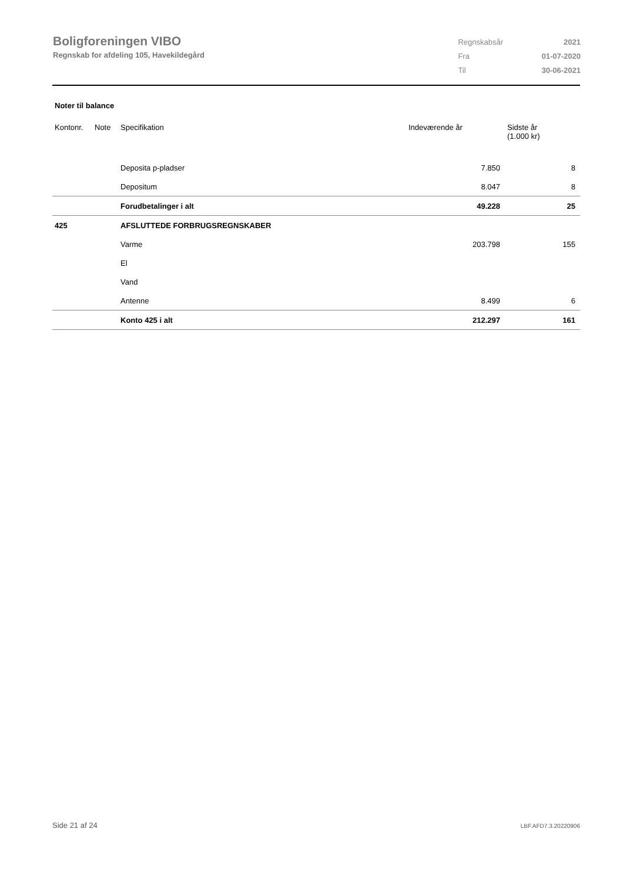Boligforeningen VIBO
Regnskab for afdeling 105, Havekildegård
| Regnskabsår | 2021 |
| Fra | 01-07-2020 |
| Til | 30-06-2021 |
Noter til balance
| Kontonr. | Note | Specifikation | Indeværende år | Sidste år (1.000 kr) |
| --- | --- | --- | --- | --- |
| | | Deposita p-pladser | 7.850 | 8 |
| | | Depositum | 8.047 | 8 |
| | | Forudbetalinger i alt | 49.228 | 25 |
| 425 | | AFSLUTTEDE FORBRUGSREGNSKABER | | |
| | | Varme | 203.798 | 155 |
| | | El | | |
| | | Vand | | |
| | | Antenne | 8.499 | 6 |
| | | Konto 425 i alt | 212.297 | 161 |
Side 21 af 24 LBF.AFD7.3.20220906